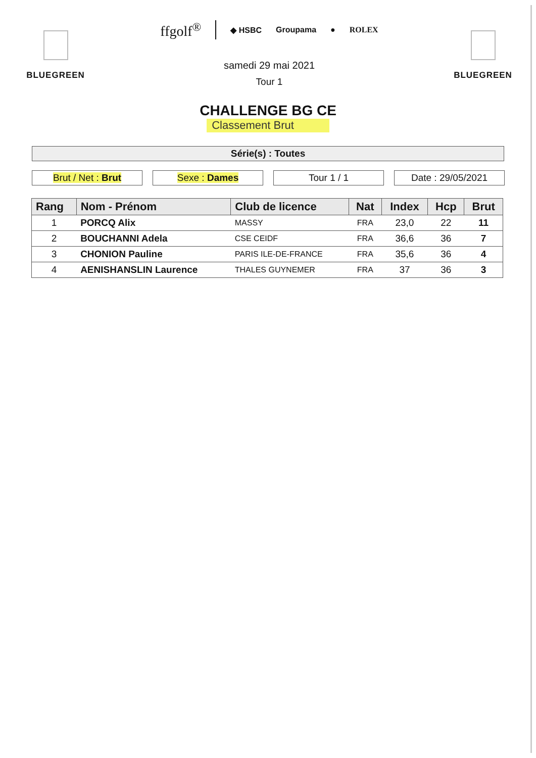BLUEGREEN
ffgolf<sup>®</sup> ◆ HSBC Groupama ● ROLEX
samedi 29 mai 2021
Tour 1
BLUEGREEN
CHALLENGE BG CE
Classement Brut
Série(s) : Toutes
Brut / Net : Brut Sexe : Dames Tour 1 / 1 Date : 29/05/2021
| Rang | Nom - Prénom | Club de licence | Nat | Index | Hcp | Brut |
| --- | --- | --- | --- | --- | --- | --- |
| 1 | PORCQ Alix | MASSY | FRA | 23,0 | 22 | 11 |
| 2 | BOUCHANNI Adela | CSE CEIDF | FRA | 36,6 | 36 | 7 |
| 3 | CHONION Pauline | PARIS ILE-DE-FRANCE | FRA | 35,6 | 36 | 4 |
| 4 | AENISHANSLIN Laurence | THALES GUYNEMER | FRA | 37 | 36 | 3 |